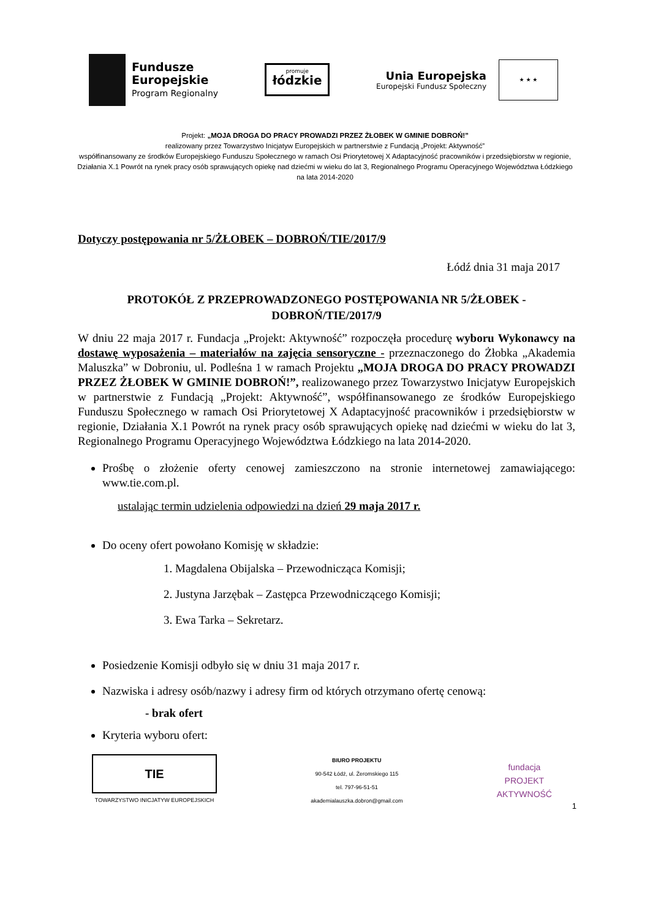Fundusze
Europejskie
Program Regionalny
promuje
łódzkie
Unia Europejska
Europejski Fundusz Społeczny
★ ★ ★
Projekt: „MOJA DROGA DO PRACY PROWADZI PRZEZ ŻŁOBEK W GMINIE DOBROŃ!”
realizowany przez Towarzystwo Inicjatyw Europejskich w partnerstwie z Fundacją „Projekt: Aktywność”
współfinansowany ze środków Europejskiego Funduszu Społecznego w ramach Osi Priorytetowej X Adaptacyjność pracowników i przedsiębiorstw w regionie, Działania X.1 Powrót na rynek pracy osób sprawujących opiekę nad dziećmi w wieku do lat 3, Regionalnego Programu Operacyjnego Województwa Łódzkiego na lata 2014-2020
Dotyczy postępowania nr 5/ŻŁOBEK – DOBROŃ/TIE/2017/9
Łódź dnia 31 maja 2017
PROTOKÓŁ Z PRZEPROWADZONEGO POSTĘPOWANIA NR 5/ŻŁOBEK - DOBROŃ/TIE/2017/9
W dniu 22 maja 2017 r. Fundacja „Projekt: Aktywność” rozpoczęła procedurę wyboru Wykonawcy na dostawę wyposażenia – materiałów na zajęcia sensoryczne - przeznaczonego do Żłobka „Akademia Maluszka” w Dobroniu, ul. Podleśna 1 w ramach Projektu „MOJA DROGA DO PRACY PROWADZI PRZEZ ŻŁOBEK W GMINIE DOBROŃ!”, realizowanego przez Towarzystwo Inicjatyw Europejskich w partnerstwie z Fundacją „Projekt: Aktywność”, współfinansowanego ze środków Europejskiego Funduszu Społecznego w ramach Osi Priorytetowej X Adaptacyjność pracowników i przedsiębiorstw w regionie, Działania X.1 Powrót na rynek pracy osób sprawujących opiekę nad dziećmi w wieku do lat 3, Regionalnego Programu Operacyjnego Województwa Łódzkiego na lata 2014-2020.
Prośbę o złożenie oferty cenowej zamieszczono na stronie internetowej zamawiającego: www.tie.com.pl.
ustalając termin udzielenia odpowiedzi na dzień 29 maja 2017 r.
Do oceny ofert powołano Komisję w składzie:
1. Magdalena Obijalska – Przewodnicząca Komisji;
2. Justyna Jarzębak – Zastępca Przewodniczącego Komisji;
3. Ewa Tarka – Sekretarz.
Posiedzenie Komisji odbyło się w dniu 31 maja 2017 r.
Nazwiska i adresy osób/nazwy i adresy firm od których otrzymano ofertę cenową:
- brak ofert
Kryteria wyboru ofert:
1
TIE
TOWARZYSTWO INICJATYW EUROPEJSKICH
BIURO PROJEKTU
90-542 Łódź, ul. Żeromskiego 115
tel. 797-96-51-51
akademialauszka.dobron@gmail.com
fundacja
PROJEKT
AKTYWNOŚĆ